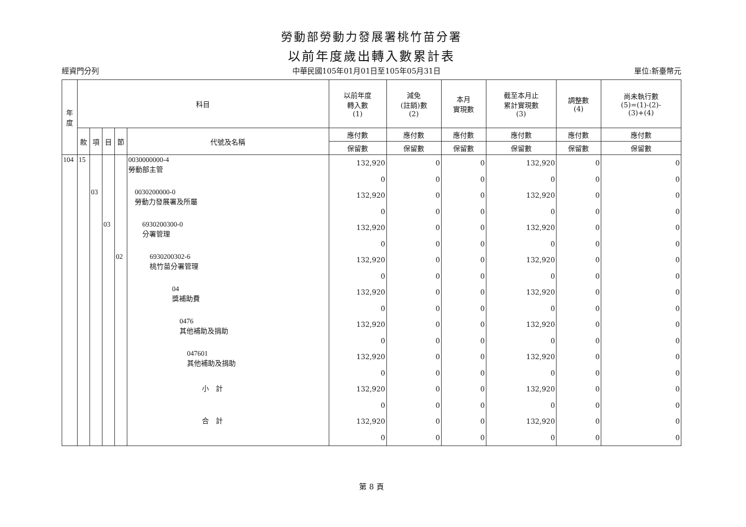勞動部勞動力發展署桃竹苗分署
以前年度歲出轉入數累計表
經資門分列 中華民國105年01月01日至105年05月31日 單位:新臺幣元
| 年 度 | 科目 | | | | | 以前年度 轉入數 (1) | 減免 (註銷)數 (2) | 本月 實現數 | 截至本月止 累計實現數 (3) | 調整數 (4) | 尚未執行數 (5)=(1)-(2)- (3)+(4) |
| --- | --- | --- | --- | --- | --- | --- | --- | --- | --- | --- | --- |
| | 款 | 項 | 目 | 節 | 代號及名稱 | 應付數 | 應付數 | 應付數 | 應付數 | 應付數 | 應付數 |
| | | | | | | 保留數 | 保留數 | 保留數 | 保留數 | 保留數 | 保留數 |
| 104 | 15 | | | | 0030000000-4 勞動部主管 | 132,920 0 | 0 0 | 0 0 | 132,920 0 | 0 0 | 0 0 |
| | | 03 | | | 0030200000-0 勞動力發展署及所屬 | 132,920 0 | 0 0 | 0 0 | 132,920 0 | 0 0 | 0 0 |
| | | | 03 | | 6930200300-0 分署管理 | 132,920 0 | 0 0 | 0 0 | 132,920 0 | 0 0 | 0 0 |
| | | | | 02 | 6930200302-6 桃竹苗分署管理 | 132,920 0 | 0 0 | 0 0 | 132,920 0 | 0 0 | 0 0 |
| | | | | | 04 獎補助費 | 132,920 0 | 0 0 | 0 0 | 132,920 0 | 0 0 | 0 0 |
| | | | | | 0476 其他補助及捐助 | 132,920 0 | 0 0 | 0 0 | 132,920 0 | 0 0 | 0 0 |
| | | | | | 047601 其他補助及捐助 | 132,920 0 | 0 0 | 0 0 | 132,920 0 | 0 0 | 0 0 |
| | | | | | 小 計 | 132,920 0 | 0 0 | 0 0 | 132,920 0 | 0 0 | 0 0 |
| | | | | | 合 計 | 132,920 0 | 0 0 | 0 0 | 132,920 0 | 0 0 | 0 0 |
第 8 頁